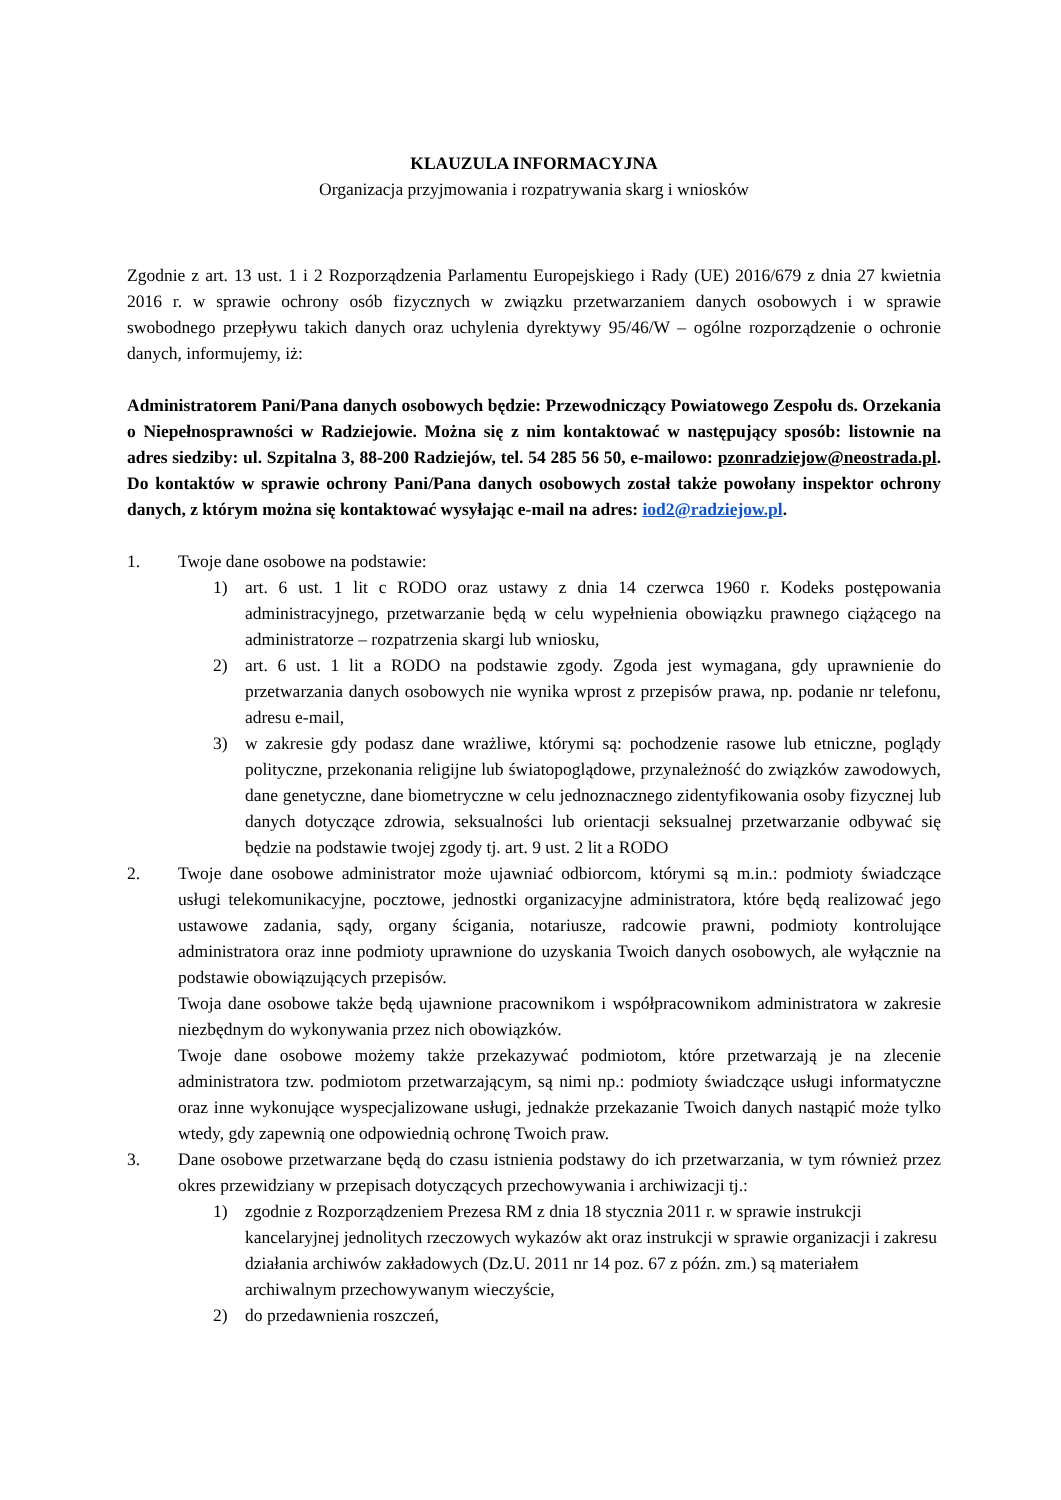KLAUZULA INFORMACYJNA
Organizacja przyjmowania i rozpatrywania skarg i wniosków
Zgodnie z art. 13 ust. 1 i 2 Rozporządzenia Parlamentu Europejskiego i Rady (UE) 2016/679 z dnia 27 kwietnia 2016 r. w sprawie ochrony osób fizycznych w związku przetwarzaniem danych osobowych i w sprawie swobodnego przepływu takich danych oraz uchylenia dyrektywy 95/46/W – ogólne rozporządzenie o ochronie danych, informujemy, iż:
Administratorem Pani/Pana danych osobowych będzie: Przewodniczący Powiatowego Zespołu ds. Orzekania o Niepełnosprawności w Radziejowie. Można się z nim kontaktować w następujący sposób: listownie na adres siedziby: ul. Szpitalna 3, 88-200 Radziejów, tel. 54 285 56 50, e-mailowo: pzonradziejow@neostrada.pl. Do kontaktów w sprawie ochrony Pani/Pana danych osobowych został także powołany inspektor ochrony danych, z którym można się kontaktować wysyłając e-mail na adres: iod2@radziejow.pl.
1. Twoje dane osobowe na podstawie:
1) art. 6 ust. 1 lit c RODO oraz ustawy z dnia 14 czerwca 1960 r. Kodeks postępowania administracyjnego, przetwarzanie będą w celu wypełnienia obowiązku prawnego ciążącego na administratorze – rozpatrzenia skargi lub wniosku,
2) art. 6 ust. 1 lit a RODO na podstawie zgody. Zgoda jest wymagana, gdy uprawnienie do przetwarzania danych osobowych nie wynika wprost z przepisów prawa, np. podanie nr telefonu, adresu e-mail,
3) w zakresie gdy podasz dane wrażliwe, którymi są: pochodzenie rasowe lub etniczne, poglądy polityczne, przekonania religijne lub światopoglądowe, przynależność do związków zawodowych, dane genetyczne, dane biometryczne w celu jednoznacznego zidentyfikowania osoby fizycznej lub danych dotyczące zdrowia, seksualności lub orientacji seksualnej przetwarzanie odbywać się będzie na podstawie twojej zgody tj. art. 9 ust. 2 lit a RODO
2. Twoje dane osobowe administrator może ujawniać odbiorcom, którymi są m.in.: podmioty świadczące usługi telekomunikacyjne, pocztowe, jednostki organizacyjne administratora, które będą realizować jego ustawowe zadania, sądy, organy ścigania, notariusze, radcowie prawni, podmioty kontrolujące administratora oraz inne podmioty uprawnione do uzyskania Twoich danych osobowych, ale wyłącznie na podstawie obowiązujących przepisów.
Twoja dane osobowe także będą ujawnione pracownikom i współpracownikom administratora w zakresie niezbędnym do wykonywania przez nich obowiązków.
Twoje dane osobowe możemy także przekazywać podmiotom, które przetwarzają je na zlecenie administratora tzw. podmiotom przetwarzającym, są nimi np.: podmioty świadczące usługi informatyczne oraz inne wykonujące wyspecjalizowane usługi, jednakże przekazanie Twoich danych nastąpić może tylko wtedy, gdy zapewnią one odpowiednią ochronę Twoich praw.
3. Dane osobowe przetwarzane będą do czasu istnienia podstawy do ich przetwarzania, w tym również przez okres przewidziany w przepisach dotyczących przechowywania i archiwizacji tj.:
1) zgodnie z Rozporządzeniem Prezesa RM z dnia 18 stycznia 2011 r. w sprawie instrukcji kancelaryjnej jednolitych rzeczowych wykazów akt oraz instrukcji w sprawie organizacji i zakresu działania archiwów zakładowych (Dz.U. 2011 nr 14 poz. 67 z późn. zm.) są materiałem archiwalnym przechowywanym wieczyście,
2) do przedawnienia roszczeń,